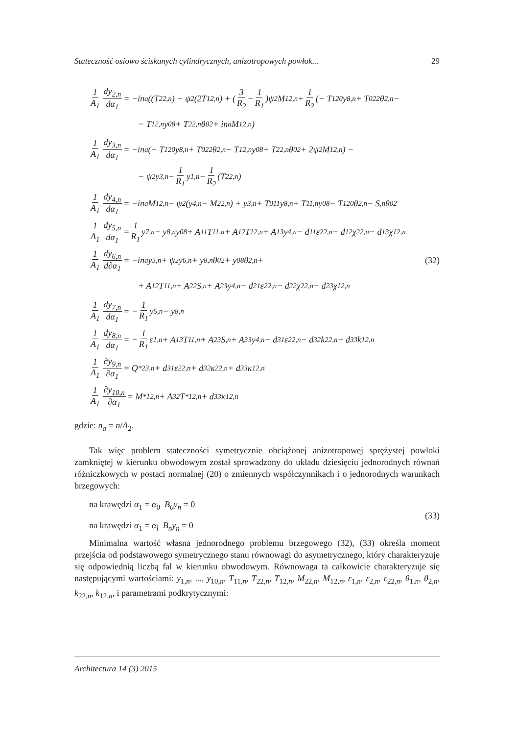Stateczność osiowo ściskanych cylindrycznych, anizotropowych powłok... 29
1 A<sub>1</sub> dy<sub>2,n</sub> dα<sub>1</sub> = −in<sub>a</sub>((T<sub>22,n</sub>) − ψ<sub>2</sub>(2T<sub>12,n</sub>) + (3 R<sub>2</sub> − 1 R<sub>1</sub>)ψ<sub>2</sub>M<sub>12,n</sub> + 1 R<sub>2</sub> (− T<sub>12</sub><sup>0</sup>y<sub>8,n</sub> + T<sup>0</sup><sub>22</sub>θ<sub>2,n</sub> −
− T<sub>12,n</sub>y<sup>0</sup><sub>8</sub> + T<sub>22,n</sub>θ<sup>0</sup><sub>2</sub> + in<sub>a</sub>M<sub>12,n</sub>)
1 A<sub>1</sub> dy<sub>3,n</sub> dα<sub>1</sub> = −in<sub>a</sub>(− T<sub>12</sub><sup>0</sup>y<sub>8,n</sub> + T<sup>0</sup><sub>22</sub>θ<sub>2,n</sub> − T<sub>12,n</sub>y<sup>0</sup><sub>8</sub> + T<sub>22,n</sub>θ<sup>0</sup><sub>2</sub> + 2ψ<sub>2</sub>M<sub>12,n</sub>) −
− ψ<sub>2</sub>y<sub>3,n</sub> − 1 R<sub>1</sub> y<sub>1,n</sub> − 1 R<sub>2</sub> (T<sub>22,n</sub>)
1 A<sub>1</sub> dy<sub>4,n</sub> dα<sub>1</sub> = −in<sub>a</sub>M<sub>12,n</sub> − ψ<sub>2</sub>(y<sub>4,n</sub> − M<sub>22,n</sub>) + y<sub>3,n</sub> + T<sup>0</sup><sub>11</sub>y<sub>8,n</sub> + T<sub>11,n</sub>y<sup>0</sup><sub>8</sub> − T<sub>12</sub><sup>0</sup>θ<sub>2,n</sub> − S<sub>,n</sub>θ<sup>0</sup><sub>2</sub>
1 A<sub>1</sub> dy<sub>5,n</sub> dα<sub>1</sub> = 1 R<sub>1</sub> y<sub>7,n</sub> − y<sub>8,n</sub>y<sup>0</sup><sub>8</sub> + A<sub>11</sub>T<sub>11,n</sub> + A<sub>12</sub>T<sub>12,n</sub> + A<sub>13</sub>y<sub>4,n</sub> − d<sub>11</sub>ε<sub>22,n</sub> − d<sub>12</sub>χ<sub>22,n</sub> − d<sub>13</sub>χ<sub>12,n</sub>
1 A<sub>1</sub> dy<sub>6,n</sub> d∂α<sub>1</sub> = −in<sub>a</sub>y<sub>5,n</sub> + ψ<sub>2</sub>y<sub>6,n</sub> + y<sub>8,n</sub>θ<sup>0</sup><sub>2</sub> + y<sup>0</sup><sub>8</sub>θ<sub>2,n</sub> + (32)
+ A<sub>12</sub>T<sub>11,n</sub> + A<sub>22</sub>S<sub>,n</sub> + A<sub>23</sub>y<sub>4,n</sub> − d<sub>21</sub>ε<sub>22,n</sub> − d<sub>22</sub>χ<sub>22,n</sub> − d<sub>23</sub>χ<sub>12,n</sub>
1 A<sub>1</sub> dy<sub>7,n</sub> dα<sub>1</sub> = − 1 R<sub>1</sub> y<sub>5,n</sub> − y<sub>8,n</sub>
1 A<sub>1</sub> dy<sub>8,n</sub> dα<sub>1</sub> = − 1 R<sub>1</sub> ε<sub>1,n</sub> + A<sub>13</sub>T<sub>11,n</sub> + A<sub>23</sub>S<sub>,n</sub> + A<sub>33</sub>y<sub>4,n</sub> − d<sub>31</sub>ε<sub>22,n</sub> − d<sub>32</sub>k<sub>22,n</sub> − d<sub>33</sub>k<sub>12,n</sub>
1 A<sub>1</sub> ∂y<sub>9,n</sub> ∂α<sub>1</sub> = Q<sup>*</sup><sub>23,n</sub> + d<sub>31</sub>ε<sub>22,n</sub> + d<sub>32</sub>κ<sub>22,n</sub> + d<sub>33</sub>κ<sub>12,n</sub>
1 A<sub>1</sub> ∂y<sub>10,n</sub> ∂α<sub>1</sub> = M<sup>*</sup><sub>12,n</sub> + A<sub>32</sub>T<sup>*</sup><sub>12,n</sub> + d<sub>33</sub>κ<sub>12,n</sub>
gdzie: n<sub>a</sub> = n/A<sub>2</sub>.
Tak więc problem stateczności symetrycznie obciążonej anizotropowej sprężystej powłoki zamkniętej w kierunku obwodowym został sprowadzony do układu dziesięciu jednorodnych równań różniczkowych w postaci normalnej (20) o zmiennych współczynnikach i o jednorodnych warunkach brzegowych:
na krawędzi α<sub>1</sub> = α<sub>0</sub> B<sub>0</sub>y<sub>n</sub> = 0
na krawędzi α<sub>1</sub> = α<sub>l</sub> B<sub>n</sub>y<sub>n</sub> = 0
(33)
Minimalna wartość własna jednorodnego problemu brzegowego (32), (33) określa moment przejścia od podstawowego symetrycznego stanu równowagi do asymetrycznego, który charakteryzuje się odpowiednią liczbą fal w kierunku obwodowym. Równowaga ta całkowicie charakteryzuje się następującymi wartościami: y<sub>1,n</sub>, ..., y<sub>10,n</sub>, T<sub>11,n</sub>, T<sub>22,n</sub>, T<sub>12,n</sub>, M<sub>22,n</sub>, M<sub>12,n</sub>, ε<sub>1,n</sub>, ε<sub>2,n</sub>, ε<sub>22,n</sub>, θ<sub>1,n</sub>, θ<sub>2,n</sub>, k<sub>22,n</sub>, k<sub>12,n</sub>, i parametrami podkrytycznymi:
Architectura 14 (3) 2015